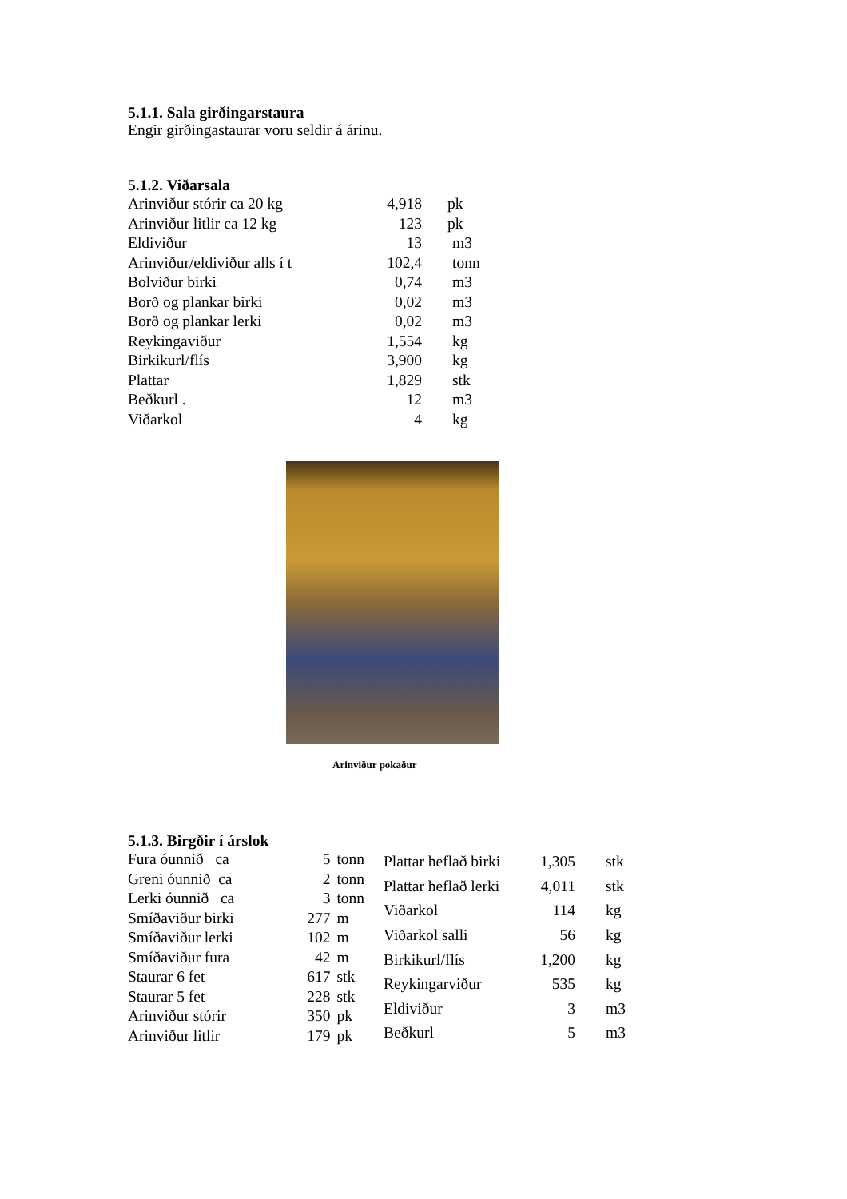5.1.1. Sala girðingarstaura
Engir girðingastaurar voru seldir á árinu.
5.1.2. Viðarsala
| Arinviður stórir ca 20 kg | 4,918 | pk |
| Arinviður litlir ca 12 kg | 123 | pk |
| Eldiviður | 13 | m3 |
| Arinviður/eldiviður alls í t | 102,4 | tonn |
| Bolviður birki | 0,74 | m3 |
| Borð og plankar birki | 0,02 | m3 |
| Borð og plankar lerki | 0,02 | m3 |
| Reykingaviður | 1,554 | kg |
| Birkikurl/flís | 3,900 | kg |
| Plattar | 1,829 | stk |
| Beðkurl . | 12 | m3 |
| Viðarkol | 4 | kg |
Arinviður pokaður
5.1.3. Birgðir í árslok
| Fura óunnið ca | 5 | tonn |
| Greni óunnið ca | 2 | tonn |
| Lerki óunnið ca | 3 | tonn |
| Smíðaviður birki | 277 | m |
| Smíðaviður lerki | 102 | m |
| Smíðaviður fura | 42 | m |
| Staurar 6 fet | 617 | stk |
| Staurar 5 fet | 228 | stk |
| Arinviður stórir | 350 | pk |
| Arinviður litlir | 179 | pk |
| Plattar heflað birki | 1,305 | stk |
| Plattar heflað lerki | 4,011 | stk |
| Viðarkol | 114 | kg |
| Viðarkol salli | 56 | kg |
| Birkikurl/flís | 1,200 | kg |
| Reykingarviður | 535 | kg |
| Eldiviður | 3 | m3 |
| Beðkurl | 5 | m3 |